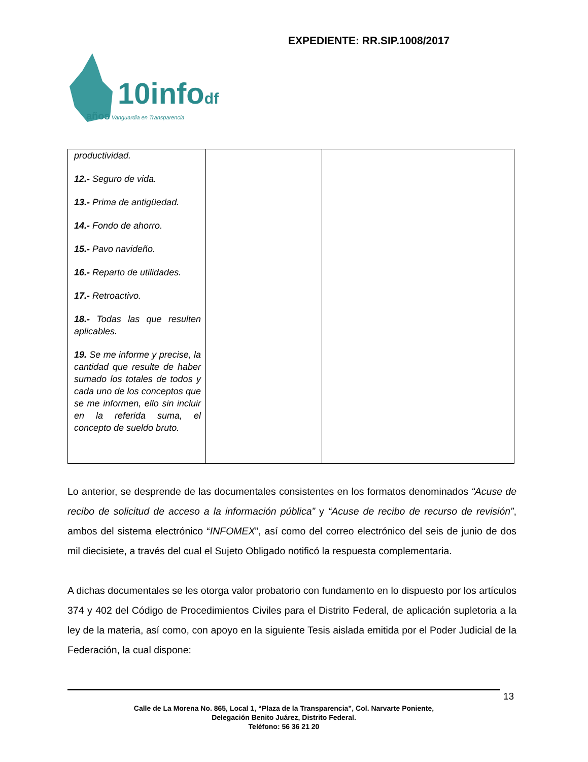EXPEDIENTE: RR.SIP.1008/2017
10infodf
años Vanguardia en Transparencia
| productividad. 12.- Seguro de vida. 13.- Prima de antigüedad. 14.- Fondo de ahorro. 15.- Pavo navideño. 16.- Reparto de utilidades. 17.- Retroactivo. 18.- Todas las que resulten aplicables. 19. Se me informe y precise, la cantidad que resulte de haber sumado los totales de todos y cada uno de los conceptos que se me informen, ello sin incluir en la referida suma, el concepto de sueldo bruto. | | |
Lo anterior, se desprende de las documentales consistentes en los formatos denominados “Acuse de recibo de solicitud de acceso a la información pública” y “Acuse de recibo de recurso de revisión”, ambos del sistema electrónico “INFOMEX”, así como del correo electrónico del seis de junio de dos mil diecisiete, a través del cual el Sujeto Obligado notificó la respuesta complementaria.
A dichas documentales se les otorga valor probatorio con fundamento en lo dispuesto por los artículos 374 y 402 del Código de Procedimientos Civiles para el Distrito Federal, de aplicación supletoria a la ley de la materia, así como, con apoyo en la siguiente Tesis aislada emitida por el Poder Judicial de la Federación, la cual dispone:
13
Calle de La Morena No. 865, Local 1, “Plaza de la Transparencia”, Col. Narvarte Poniente,
Delegación Benito Juárez, Distrito Federal.
Teléfono: 56 36 21 20